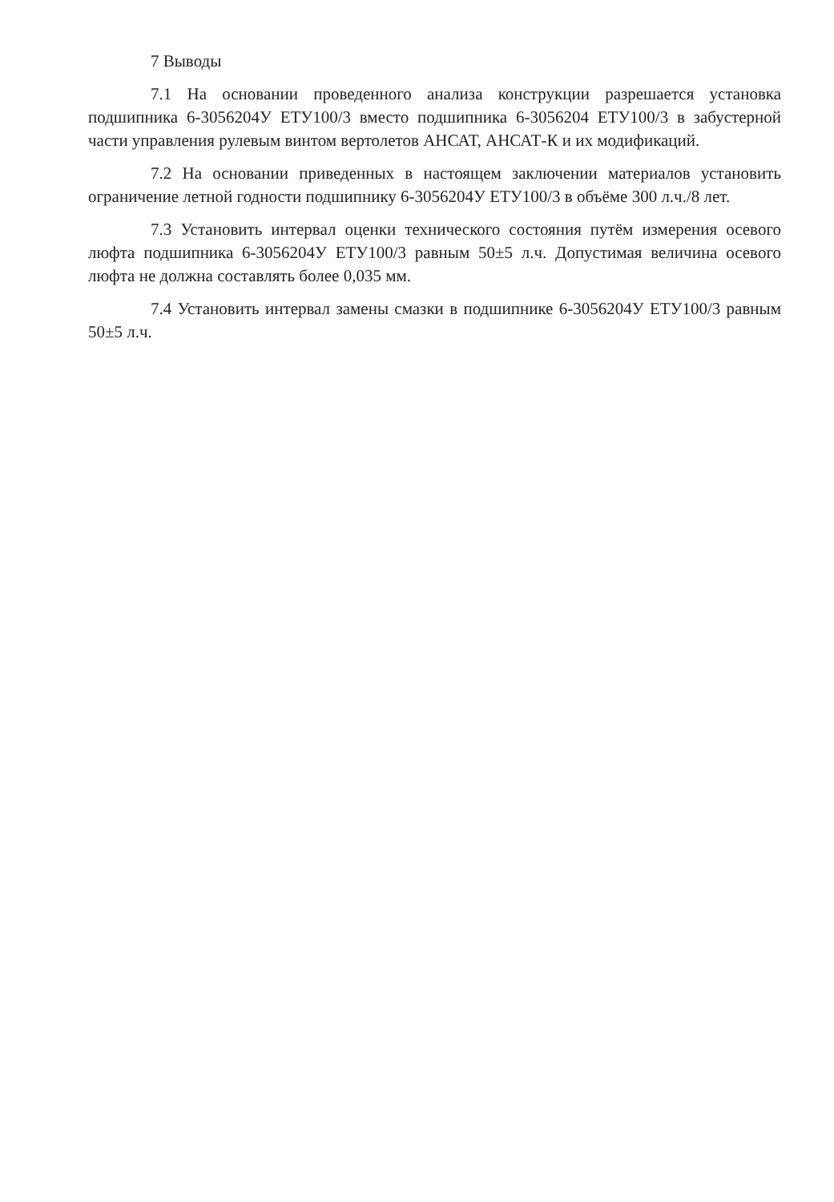7 Выводы
7.1 На основании проведенного анализа конструкции разрешается установка подшипника 6-3056204У ЕТУ100/3 вместо подшипника 6-3056204 ЕТУ100/3 в забустерной части управления рулевым винтом вертолетов АНСАТ, АНСАТ-К и их модификаций.
7.2 На основании приведенных в настоящем заключении материалов установить ограничение летной годности подшипнику 6-3056204У ЕТУ100/3 в объёме 300 л.ч./8 лет.
7.3 Установить интервал оценки технического состояния путём измерения осевого люфта подшипника 6-3056204У ЕТУ100/3 равным 50±5 л.ч. Допустимая величина осевого люфта не должна составлять более 0,035 мм.
7.4 Установить интервал замены смазки в подшипнике 6-3056204У ЕТУ100/3 равным 50±5 л.ч.